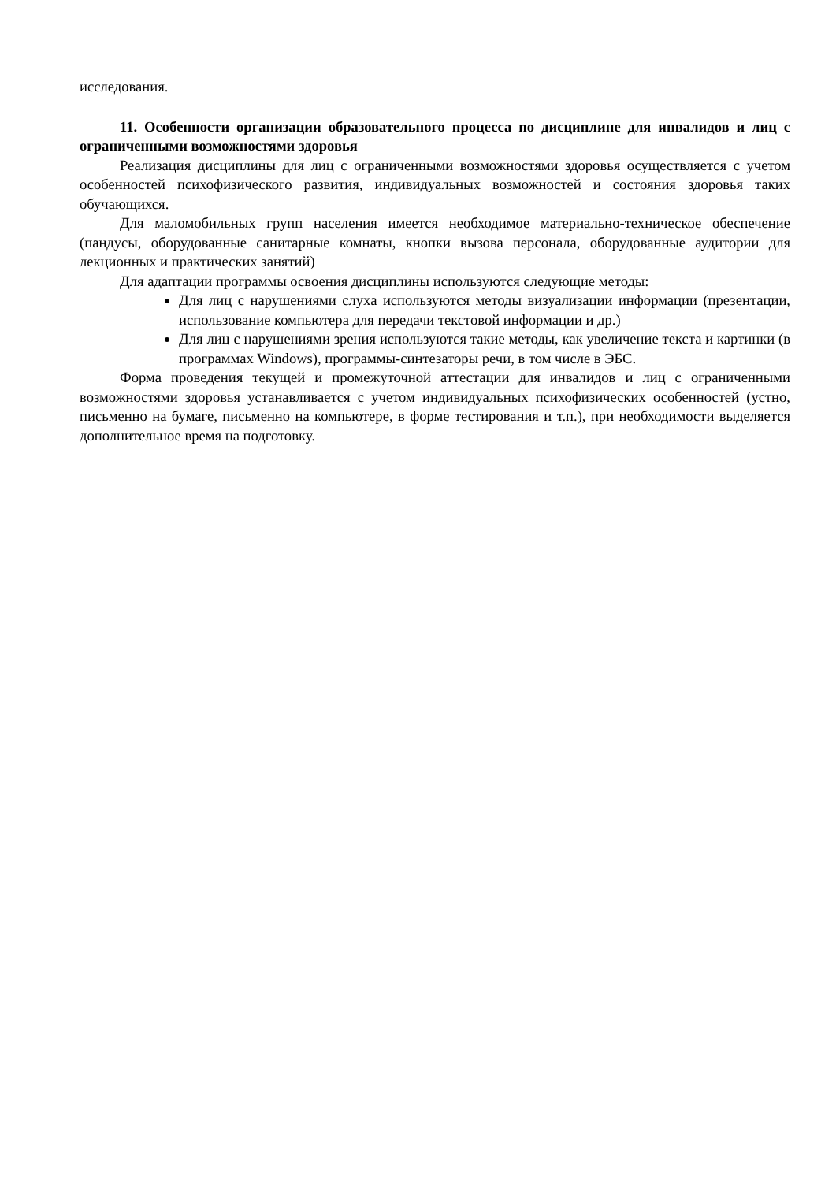исследования.
11. Особенности организации образовательного процесса по дисциплине для инвалидов и лиц с ограниченными возможностями здоровья
Реализация дисциплины для лиц с ограниченными возможностями здоровья осуществляется с учетом особенностей психофизического развития, индивидуальных возможностей и состояния здоровья таких обучающихся.
Для маломобильных групп населения имеется необходимое материально-техническое обеспечение (пандусы, оборудованные санитарные комнаты, кнопки вызова персонала, оборудованные аудитории для лекционных и практических занятий)
Для адаптации программы освоения дисциплины используются следующие методы:
Для лиц с нарушениями слуха используются методы визуализации информации (презентации, использование компьютера для передачи текстовой информации и др.)
Для лиц с нарушениями зрения используются такие методы, как увеличение текста и картинки (в программах Windows), программы-синтезаторы речи, в том числе в ЭБС.
Форма проведения текущей и промежуточной аттестации для инвалидов и лиц с ограниченными возможностями здоровья устанавливается с учетом индивидуальных психофизических особенностей (устно, письменно на бумаге, письменно на компьютере, в форме тестирования и т.п.), при необходимости выделяется дополнительное время на подготовку.